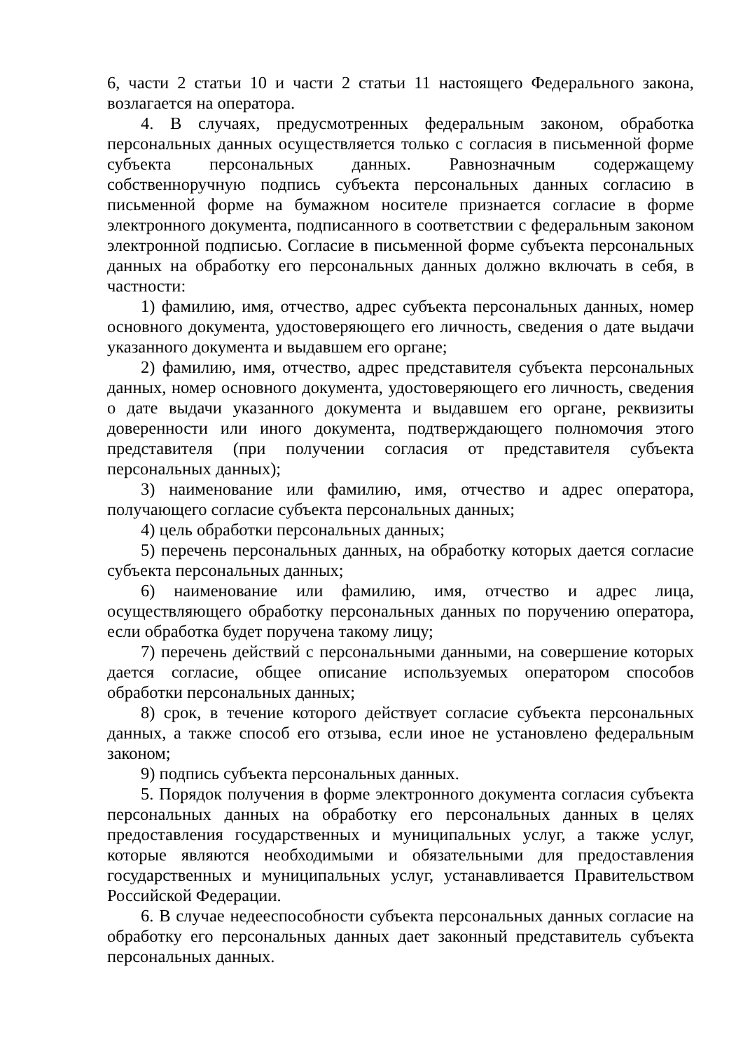6, части 2 статьи 10 и части 2 статьи 11 настоящего Федерального закона, возлагается на оператора.
4. В случаях, предусмотренных федеральным законом, обработка персональных данных осуществляется только с согласия в письменной форме субъекта персональных данных. Равнозначным содержащему собственноручную подпись субъекта персональных данных согласию в письменной форме на бумажном носителе признается согласие в форме электронного документа, подписанного в соответствии с федеральным законом электронной подписью. Согласие в письменной форме субъекта персональных данных на обработку его персональных данных должно включать в себя, в частности:
1) фамилию, имя, отчество, адрес субъекта персональных данных, номер основного документа, удостоверяющего его личность, сведения о дате выдачи указанного документа и выдавшем его органе;
2) фамилию, имя, отчество, адрес представителя субъекта персональных данных, номер основного документа, удостоверяющего его личность, сведения о дате выдачи указанного документа и выдавшем его органе, реквизиты доверенности или иного документа, подтверждающего полномочия этого представителя (при получении согласия от представителя субъекта персональных данных);
3) наименование или фамилию, имя, отчество и адрес оператора, получающего согласие субъекта персональных данных;
4) цель обработки персональных данных;
5) перечень персональных данных, на обработку которых дается согласие субъекта персональных данных;
6) наименование или фамилию, имя, отчество и адрес лица, осуществляющего обработку персональных данных по поручению оператора, если обработка будет поручена такому лицу;
7) перечень действий с персональными данными, на совершение которых дается согласие, общее описание используемых оператором способов обработки персональных данных;
8) срок, в течение которого действует согласие субъекта персональных данных, а также способ его отзыва, если иное не установлено федеральным законом;
9) подпись субъекта персональных данных.
5. Порядок получения в форме электронного документа согласия субъекта персональных данных на обработку его персональных данных в целях предоставления государственных и муниципальных услуг, а также услуг, которые являются необходимыми и обязательными для предоставления государственных и муниципальных услуг, устанавливается Правительством Российской Федерации.
6. В случае недееспособности субъекта персональных данных согласие на обработку его персональных данных дает законный представитель субъекта персональных данных.